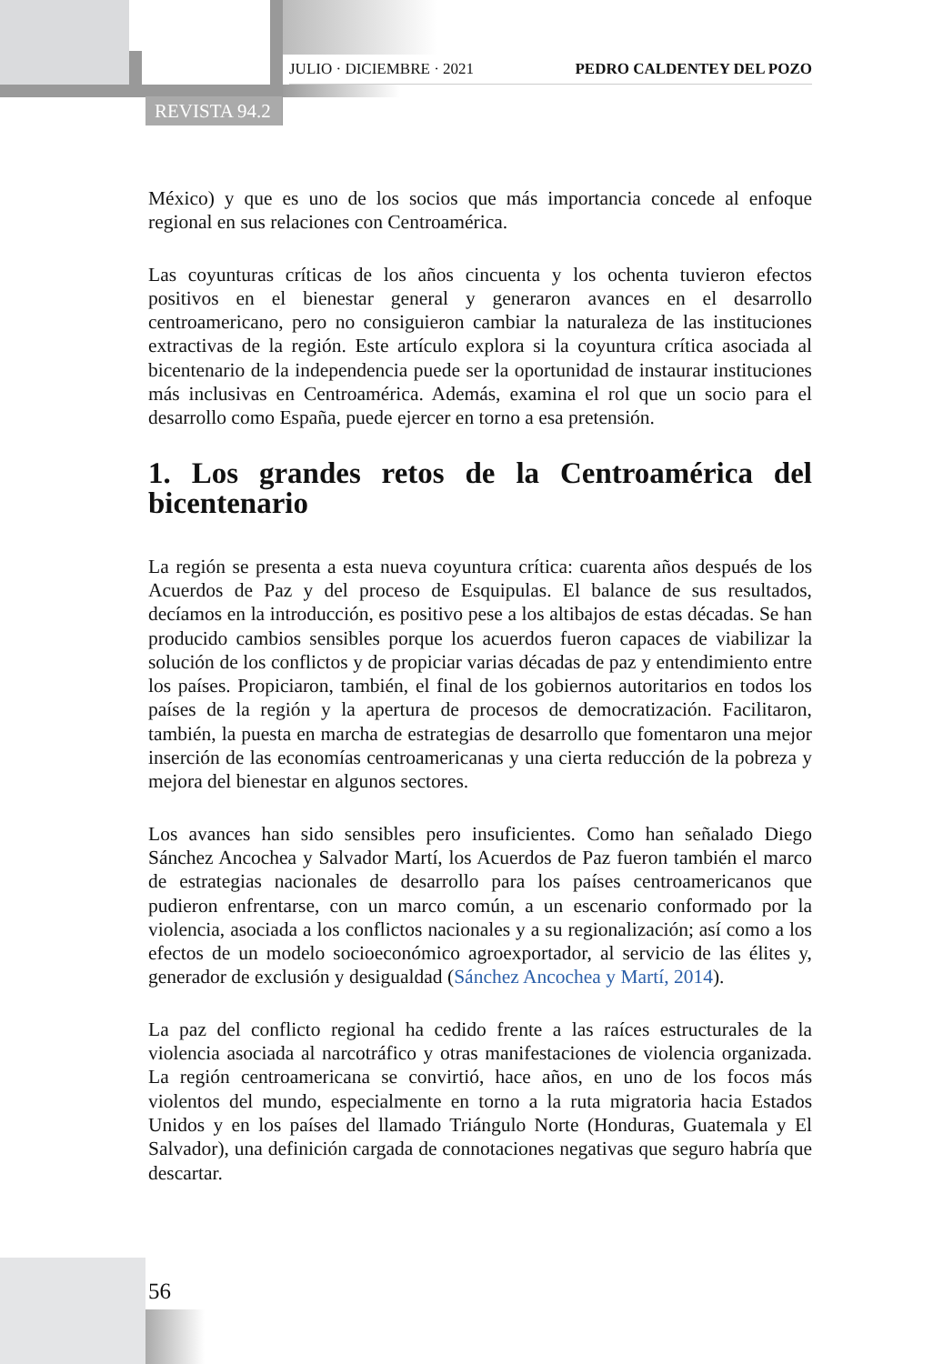JULIO · DICIEMBRE · 2021 PEDRO CALDENTEY DEL POZO
REVISTA 94.2
México) y que es uno de los socios que más importancia concede al enfoque regional en sus relaciones con Centroamérica.
Las coyunturas críticas de los años cincuenta y los ochenta tuvieron efectos positivos en el bienestar general y generaron avances en el desarrollo centroamericano, pero no consiguieron cambiar la naturaleza de las instituciones extractivas de la región. Este artículo explora si la coyuntura crítica asociada al bicentenario de la independencia puede ser la oportunidad de instaurar instituciones más inclusivas en Centroamérica. Además, examina el rol que un socio para el desarrollo como España, puede ejercer en torno a esa pretensión.
1. Los grandes retos de la Centroamérica del bicentenario
La región se presenta a esta nueva coyuntura crítica: cuarenta años después de los Acuerdos de Paz y del proceso de Esquipulas. El balance de sus resultados, decíamos en la introducción, es positivo pese a los altibajos de estas décadas. Se han producido cambios sensibles porque los acuerdos fueron capaces de viabilizar la solución de los conflictos y de propiciar varias décadas de paz y entendimiento entre los países. Propiciaron, también, el final de los gobiernos autoritarios en todos los países de la región y la apertura de procesos de democratización. Facilitaron, también, la puesta en marcha de estrategias de desarrollo que fomentaron una mejor inserción de las economías centroamericanas y una cierta reducción de la pobreza y mejora del bienestar en algunos sectores.
Los avances han sido sensibles pero insuficientes. Como han señalado Diego Sánchez Ancochea y Salvador Martí, los Acuerdos de Paz fueron también el marco de estrategias nacionales de desarrollo para los países centroamericanos que pudieron enfrentarse, con un marco común, a un escenario conformado por la violencia, asociada a los conflictos nacionales y a su regionalización; así como a los efectos de un modelo socioeconómico agroexportador, al servicio de las élites y, generador de exclusión y desigualdad (Sánchez Ancochea y Martí, 2014).
La paz del conflicto regional ha cedido frente a las raíces estructurales de la violencia asociada al narcotráfico y otras manifestaciones de violencia organizada. La región centroamericana se convirtió, hace años, en uno de los focos más violentos del mundo, especialmente en torno a la ruta migratoria hacia Estados Unidos y en los países del llamado Triángulo Norte (Honduras, Guatemala y El Salvador), una definición cargada de connotaciones negativas que seguro habría que descartar.
56